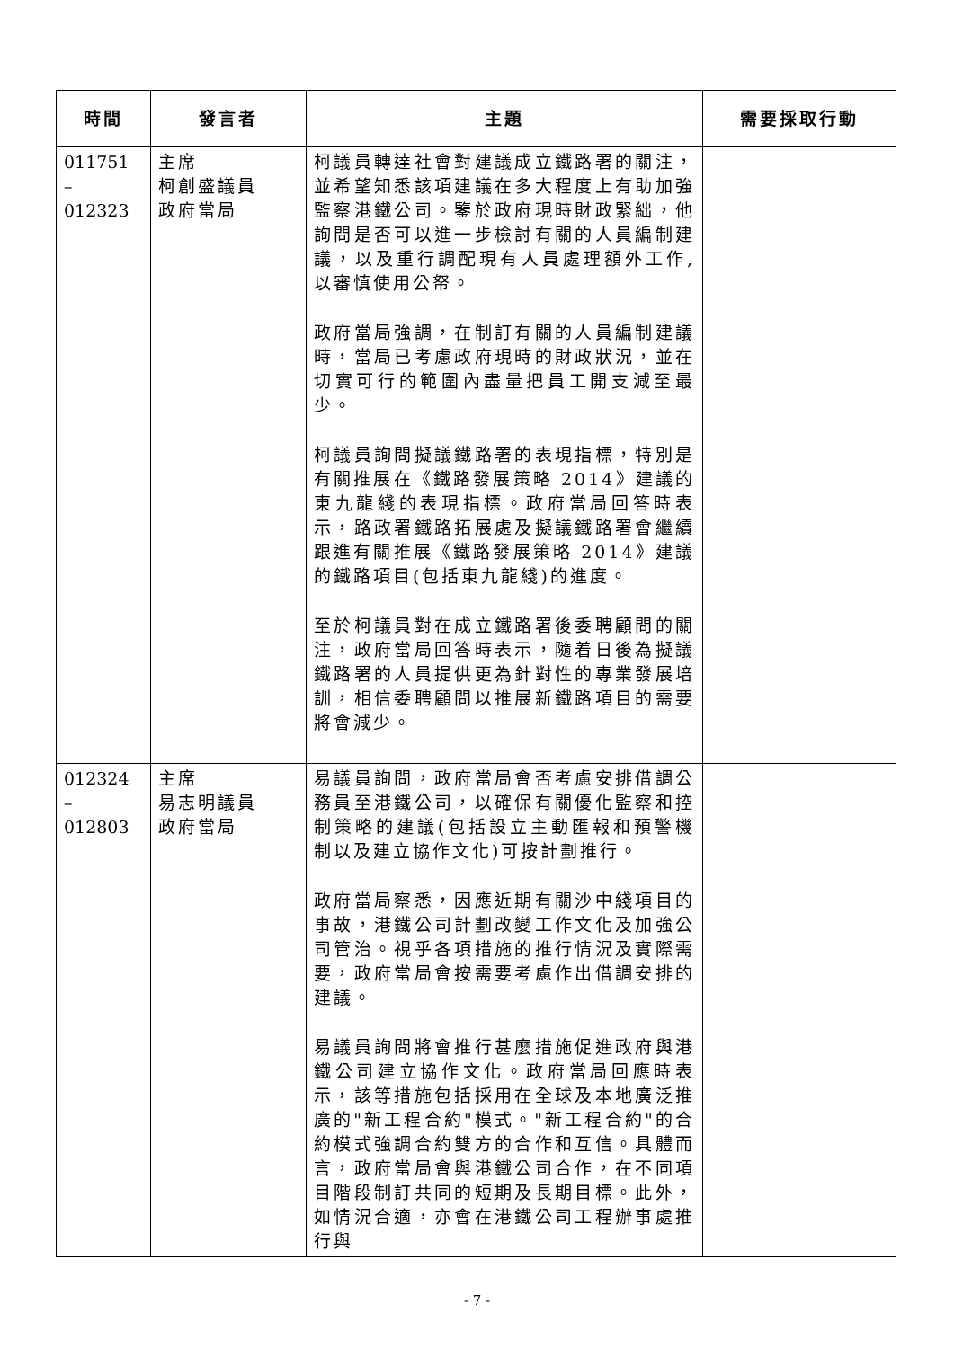| 時間 | 發言者 | 主題 | 需要採取行動 |
| --- | --- | --- | --- |
| 011751 – 012323 | 主席 柯創盛議員 政府當局 | 柯議員轉達社會對建議成立鐵路署的關注，並希望知悉該項建議在多大程度上有助加強監察港鐵公司。鑒於政府現時財政緊絀，他詢問是否可以進一步檢討有關的人員編制建議，以及重行調配現有人員處理額外工作,以審慎使用公帑。 政府當局強調，在制訂有關的人員編制建議時，當局已考慮政府現時的財政狀況，並在切實可行的範圍內盡量把員工開支減至最少。 柯議員詢問擬議鐵路署的表現指標，特別是有關推展在《鐵路發展策略 2014》建議的東九龍綫的表現指標。政府當局回答時表示，路政署鐵路拓展處及擬議鐵路署會繼續跟進有關推展《鐵路發展策略 2014》建議的鐵路項目(包括東九龍綫)的進度。 至於柯議員對在成立鐵路署後委聘顧問的關注，政府當局回答時表示，隨着日後為擬議鐵路署的人員提供更為針對性的專業發展培訓，相信委聘顧問以推展新鐵路項目的需要將會減少。 | |
| 012324 – 012803 | 主席 易志明議員 政府當局 | 易議員詢問，政府當局會否考慮安排借調公務員至港鐵公司，以確保有關優化監察和控制策略的建議(包括設立主動匯報和預警機制以及建立協作文化)可按計劃推行。 政府當局察悉，因應近期有關沙中綫項目的事故，港鐵公司計劃改變工作文化及加強公司管治。視乎各項措施的推行情況及實際需要，政府當局會按需要考慮作出借調安排的建議。 易議員詢問將會推行甚麼措施促進政府與港鐵公司建立協作文化。政府當局回應時表示，該等措施包括採用在全球及本地廣泛推廣的"新工程合約"模式。"新工程合約"的合約模式強調合約雙方的合作和互信。具體而言，政府當局會與港鐵公司合作，在不同項目階段制訂共同的短期及長期目標。此外，如情況合適，亦會在港鐵公司工程辦事處推行與 | |
- 7 -